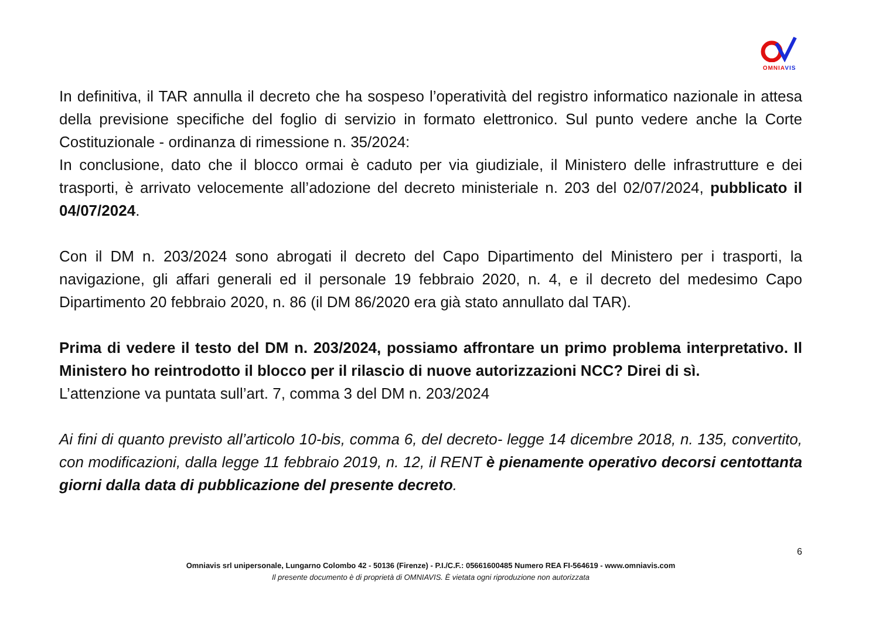OMNIA VIS
In definitiva, il TAR annulla il decreto che ha sospeso l’operatività del registro informatico nazionale in attesa della previsione specifiche del foglio di servizio in formato elettronico. Sul punto vedere anche la Corte Costituzionale - ordinanza di rimessione n. 35/2024:
In conclusione, dato che il blocco ormai è caduto per via giudiziale, il Ministero delle infrastrutture e dei trasporti, è arrivato velocemente all’adozione del decreto ministeriale n. 203 del 02/07/2024, pubblicato il 04/07/2024.
Con il DM n. 203/2024 sono abrogati il decreto del Capo Dipartimento del Ministero per i trasporti, la navigazione, gli affari generali ed il personale 19 febbraio 2020, n. 4, e il decreto del medesimo Capo Dipartimento 20 febbraio 2020, n. 86 (il DM 86/2020 era già stato annullato dal TAR).
Prima di vedere il testo del DM n. 203/2024, possiamo affrontare un primo problema interpretativo. Il Ministero ho reintrodotto il blocco per il rilascio di nuove autorizzazioni NCC? Direi di sì.
L’attenzione va puntata sull’art. 7, comma 3 del DM n. 203/2024
Ai fini di quanto previsto all’articolo 10-bis, comma 6, del decreto- legge 14 dicembre 2018, n. 135, convertito, con modificazioni, dalla legge 11 febbraio 2019, n. 12, il RENT è pienamente operativo decorsi centottanta giorni dalla data di pubblicazione del presente decreto.
6
Omniavis srl unipersonale, Lungarno Colombo 42 - 50136 (Firenze) - P.I./C.F.: 05661600485 Numero REA FI-564619 - www.omniavis.com
Il presente documento è di proprietà di OMNIAVIS. È vietata ogni riproduzione non autorizzata